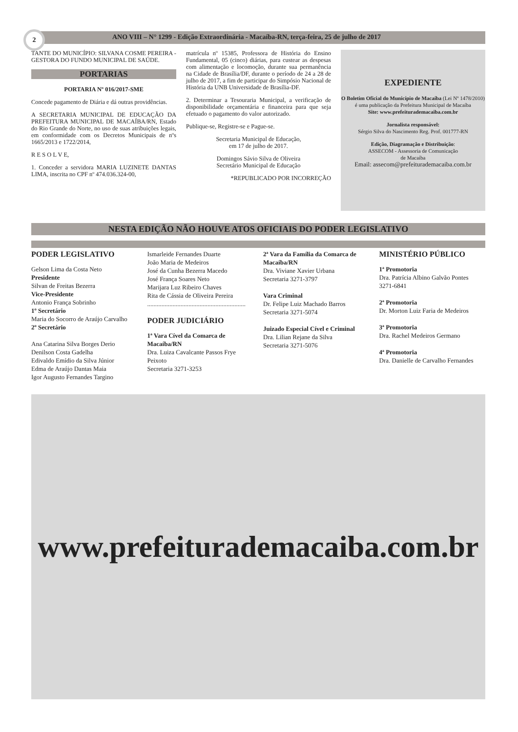2
ANO VIII – N° 1299 - Edição Extraordinária - Macaíba-RN, terça-feira, 25 de julho de 2017
TANTE DO MUNICÍPIO: SILVANA COSME PEREIRA - GESTORA DO FUNDO MUNICIPAL DE SAÚDE.
PORTARIAS
PORTARIA Nº 016/2017-SME
Concede pagamento de Diária e dá outras providências.
A SECRETARIA MUNICIPAL DE EDUCAÇÃO DA PREFEITURA MUNICIPAL DE MACAÍBA/RN, Estado do Rio Grande do Norte, no uso de suas atribuições legais, em conformidade com os Decretos Municipais de nºs 1665/2013 e 1722/2014,
R E S O L V E,
1. Conceder a servidora MARIA LUZINETE DANTAS LIMA, inscrita no CPF nº 474.036.324-00,
matrícula nº 15385, Professora de História do Ensino Fundamental, 05 (cinco) diárias, para custear as despesas com alimentação e locomoção, durante sua permanência na Cidade de Brasília/DF, durante o período de 24 a 28 de julho de 2017, a fim de participar do Simpósio Nacional de História da UNB Universidade de Brasília-DF.
2. Determinar a Tesouraria Municipal, a verificação de disponibilidade orçamentária e financeira para que seja efetuado o pagamento do valor autorizado.
Publique-se, Registre-se e Pague-se.
Secretaria Municipal de Educação,
em 17 de julho de 2017.
Domingos Sávio Silva de Oliveira
Secretário Municipal de Educação
*REPUBLICADO POR INCORREÇÃO
EXPEDIENTE
O Boletim Oficial do Município de Macaíba (Lei Nº 1478/2010) é uma publicação da Prefeitura Municipal de Macaíba
Site: www.prefeiturademacaiba.com.br
Jornalista responsável:
Sérgio Silva do Nascimento Reg. Prof. 001777-RN
Edição, Diagramação e Distribuição:
ASSECOM - Assessoria de Comunicação
de Macaíba
Email: assecom@prefeiturademacaiba.com.br
NESTA EDIÇÃO NÃO HOUVE ATOS OFICIAIS DO PODER LEGISLATIVO
PODER LEGISLATIVO
Gelson Lima da Costa Neto
Presidente
Silvan de Freitas Bezerra
Vice-Presidente
Antonio França Sobrinho
1º Secretário
Maria do Socorro de Araújo Carvalho
2º Secretário
Ana Catarina Silva Borges Derio
Denilson Costa Gadelha
Edivaldo Emídio da Silva Júnior
Edma de Araújo Dantas Maia
Igor Augusto Fernandes Targino
Ismarleide Fernandes Duarte
João Maria de Medeiros
José da Cunha Bezerra Macedo
José França Soares Neto
Marijara Luz Ribeiro Chaves
Rita de Cássia de Oliveira Pereira
..............................................................
PODER JUDICIÁRIO
1ª Vara Cível da Comarca de Macaíba/RN
Dra. Luiza Cavalcante Passos Frye Peixoto
Secretaria 3271-3253
2ª Vara da Família da Comarca de Macaíba/RN
Dra. Viviane Xavier Urbana
Secretaria 3271-3797
Vara Criminal
Dr. Felipe Luiz Machado Barros
Secretaria 3271-5074
Juizado Especial Cível e Criminal
Dra. Lilian Rejane da Silva
Secretaria 3271-5076
MINISTÉRIO PÚBLICO
1ª Promotoria
Dra. Patrícia Albino Galvão Pontes
3271-6841
2ª Promotoria
Dr. Morton Luiz Faria de Medeiros
3ª Promotoria
Dra. Rachel Medeiros Germano
4ª Promotoria
Dra. Danielle de Carvalho Fernandes
www.prefeiturademacaiba.com.br